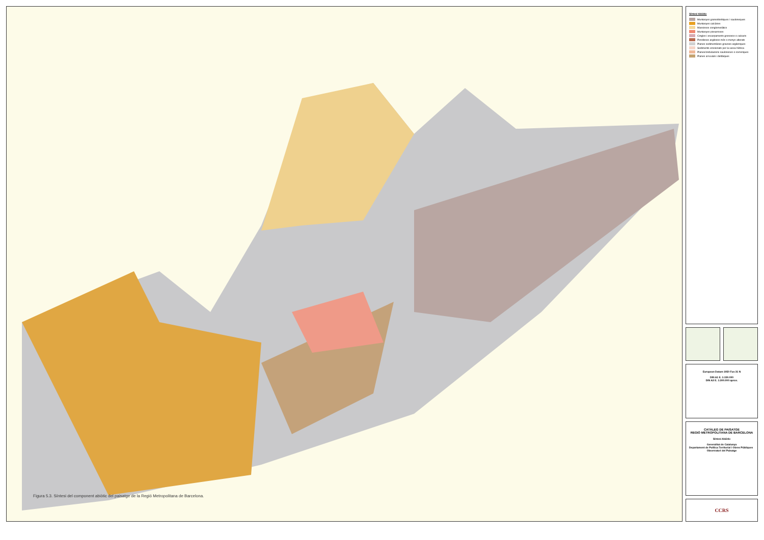Figura 5.3. Síntesi del component abiòtic del paisatge de la Regió Metropolitana de Barcelona.
Síntesi Abiòtic
Muntanyes granodioritiques / sauloneques
Muntanyes calcàries
Massissos conglomeràtics
Muntanyes pissarroses
Cingles i escarpaments gresosos o calcaris
Pendissos argilosos més o menys alterats
Planes sedimentàries gravoso-argilenques
Sediments erosionats per la xarxa hídrica
Planes/ondulacions sauloneses o sorrenques
Planes al·luvials i deltàiques
European Datum 1950 Fus 31 N
DIN A1 E. 1:150.000
DIN A3 E. 1:300.000 aprox.
CATÀLEG DE PAISATGE
REGIÓ METROPOLITANA DE BARCELONA
Síntesi Abiòtic
Generalitat de Catalunya
Departament de Política Territorial i Obres Públiques Observatori del Paisatge
CCRS